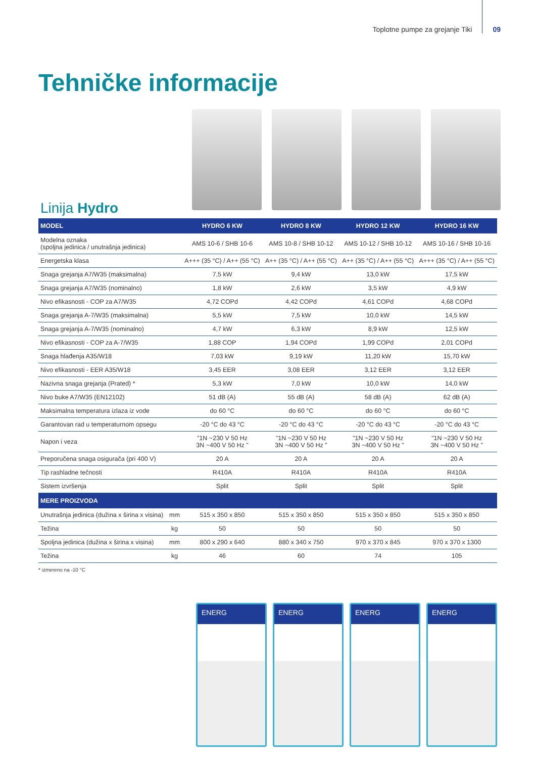Toplotne pumpe za grejanje Tiki 09
Tehničke informacije
Linija Hydro
| MODEL | | HYDRO 6 KW | HYDRO 8 KW | HYDRO 12 KW | HYDRO 16 KW |
| --- | --- | --- | --- | --- | --- |
| Modelna oznaka (spoljna jedinica / unutrašnja jedinica) | | AMS 10-6 / SHB 10-6 | AMS 10-8 / SHB 10-12 | AMS 10-12 / SHB 10-12 | AMS 10-16 / SHB 10-16 |
| Energetska klasa | | A+++ (35 °C) / A++ (55 °C) | A++ (35 °C) / A++ (55 °C) | A++ (35 °C) / A++ (55 °C) | A+++ (35 °C) / A++ (55 °C) |
| Snaga grejanja A7/W35 (maksimalna) | | 7,5 kW | 9,4 kW | 13,0 kW | 17,5 kW |
| Snaga grejanja A7/W35 (nominalno) | | 1,8 kW | 2,6 kW | 3,5 kW | 4,9 kW |
| Nivo efikasnosti - COP za A7/W35 | | 4,72 COPd | 4,42 COPd | 4,61 COPd | 4,68 COPd |
| Snaga grejanja A-7/W35 (maksimalna) | | 5,5 kW | 7,5 kW | 10,0 kW | 14,5 kW |
| Snaga grejanja A-7/W35 (nominalno) | | 4,7 kW | 6,3 kW | 8,9 kW | 12,5 kW |
| Nivo efikasnosti - COP za A-7/W35 | | 1,88 COP | 1,94 COPd | 1,99 COPd | 2,01 COPd |
| Snaga hlađenja A35/W18 | | 7,03 kW | 9,19 kW | 11,20 kW | 15,70 kW |
| Nivo efikasnosti - EER A35/W18 | | 3,45 EER | 3,08 EER | 3,12 EER | 3,12 EER |
| Nazivna snaga grejanja (Prated) * | | 5,3 kW | 7,0 kW | 10,0 kW | 14,0 kW |
| Nivo buke A7/W35 (EN12102) | | 51 dB (A) | 55 dB (A) | 58 dB (A) | 62 dB (A) |
| Maksimalna temperatura izlaza iz vode | | do 60 °C | do 60 °C | do 60 °C | do 60 °C |
| Garantovan rad u temperaturnom opsegu | | -20 °C do 43 °C | -20 °C do 43 °C | -20 °C do 43 °C | -20 °C do 43 °C |
| Napon i veza | | "1N ~230 V 50 Hz 3N ~400 V 50 Hz " | "1N ~230 V 50 Hz 3N ~400 V 50 Hz " | "1N ~230 V 50 Hz 3N ~400 V 50 Hz " | "1N ~230 V 50 Hz 3N ~400 V 50 Hz " |
| Preporučena snaga osigurača (pri 400 V) | | 20 A | 20 A | 20 A | 20 A |
| Tip rashladne tečnosti | | R410A | R410A | R410A | R410A |
| Sistem izvršenja | | Split | Split | Split | Split |
| MERE PROIZVODA | | | | | |
| Unutrašnja jedinica (dužina x širina x visina) | mm | 515 x 350 x 850 | 515 x 350 x 850 | 515 x 350 x 850 | 515 x 350 x 850 |
| Težina | kg | 50 | 50 | 50 | 50 |
| Spoljna jedinica (dužina x širina x visina) | mm | 800 x 290 x 640 | 880 x 340 x 750 | 970 x 370 x 845 | 970 x 370 x 1300 |
| Težina | kg | 46 | 60 | 74 | 105 |
* izmereno na -10 °C
ENERG ENERG ENERG ENERG